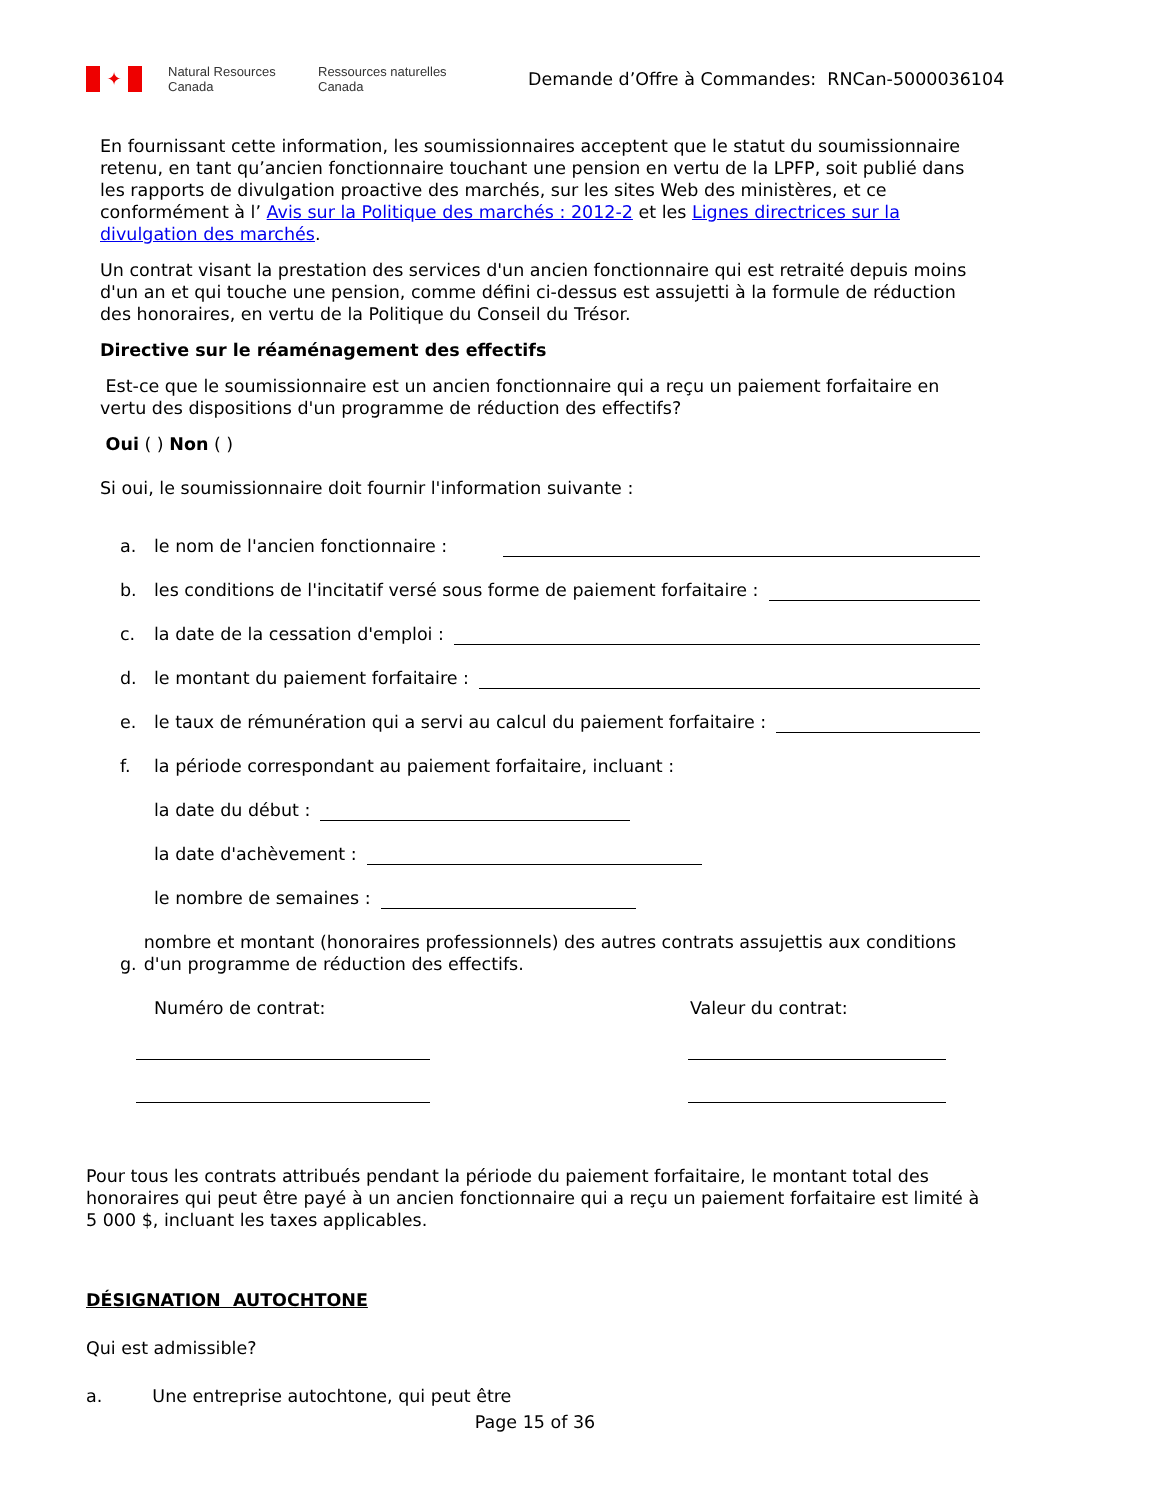✦
Natural Resources Canada
Ressources naturelles Canada
Demande d’Offre à Commandes: RNCan-5000036104
En fournissant cette information, les soumissionnaires acceptent que le statut du soumissionnaire retenu, en tant qu’ancien fonctionnaire touchant une pension en vertu de la LPFP, soit publié dans les rapports de divulgation proactive des marchés, sur les sites Web des ministères, et ce conformément à l’ Avis sur la Politique des marchés : 2012-2 et les Lignes directrices sur la divulgation des marchés.
Un contrat visant la prestation des services d'un ancien fonctionnaire qui est retraité depuis moins d'un an et qui touche une pension, comme défini ci-dessus est assujetti à la formule de réduction des honoraires, en vertu de la Politique du Conseil du Trésor.
Directive sur le réaménagement des effectifs
Est-ce que le soumissionnaire est un ancien fonctionnaire qui a reçu un paiement forfaitaire en vertu des dispositions d'un programme de réduction des effectifs?
Oui ( ) Non ( )
Si oui, le soumissionnaire doit fournir l'information suivante :
a. le nom de l'ancien fonctionnaire :
b. les conditions de l'incitatif versé sous forme de paiement forfaitaire :
c. la date de la cessation d'emploi :
d. le montant du paiement forfaitaire :
e. le taux de rémunération qui a servi au calcul du paiement forfaitaire :
f. la période correspondant au paiement forfaitaire, incluant :
la date du début :
la date d'achèvement :
le nombre de semaines :
g. nombre et montant (honoraires professionnels) des autres contrats assujettis aux conditions d'un programme de réduction des effectifs.
Numéro de contrat: Valeur du contrat:
Pour tous les contrats attribués pendant la période du paiement forfaitaire, le montant total des honoraires qui peut être payé à un ancien fonctionnaire qui a reçu un paiement forfaitaire est limité à 5 000 $, incluant les taxes applicables.
DÉSIGNATION AUTOCHTONE
Qui est admissible?
a. Une entreprise autochtone, qui peut être
Page 15 of 36